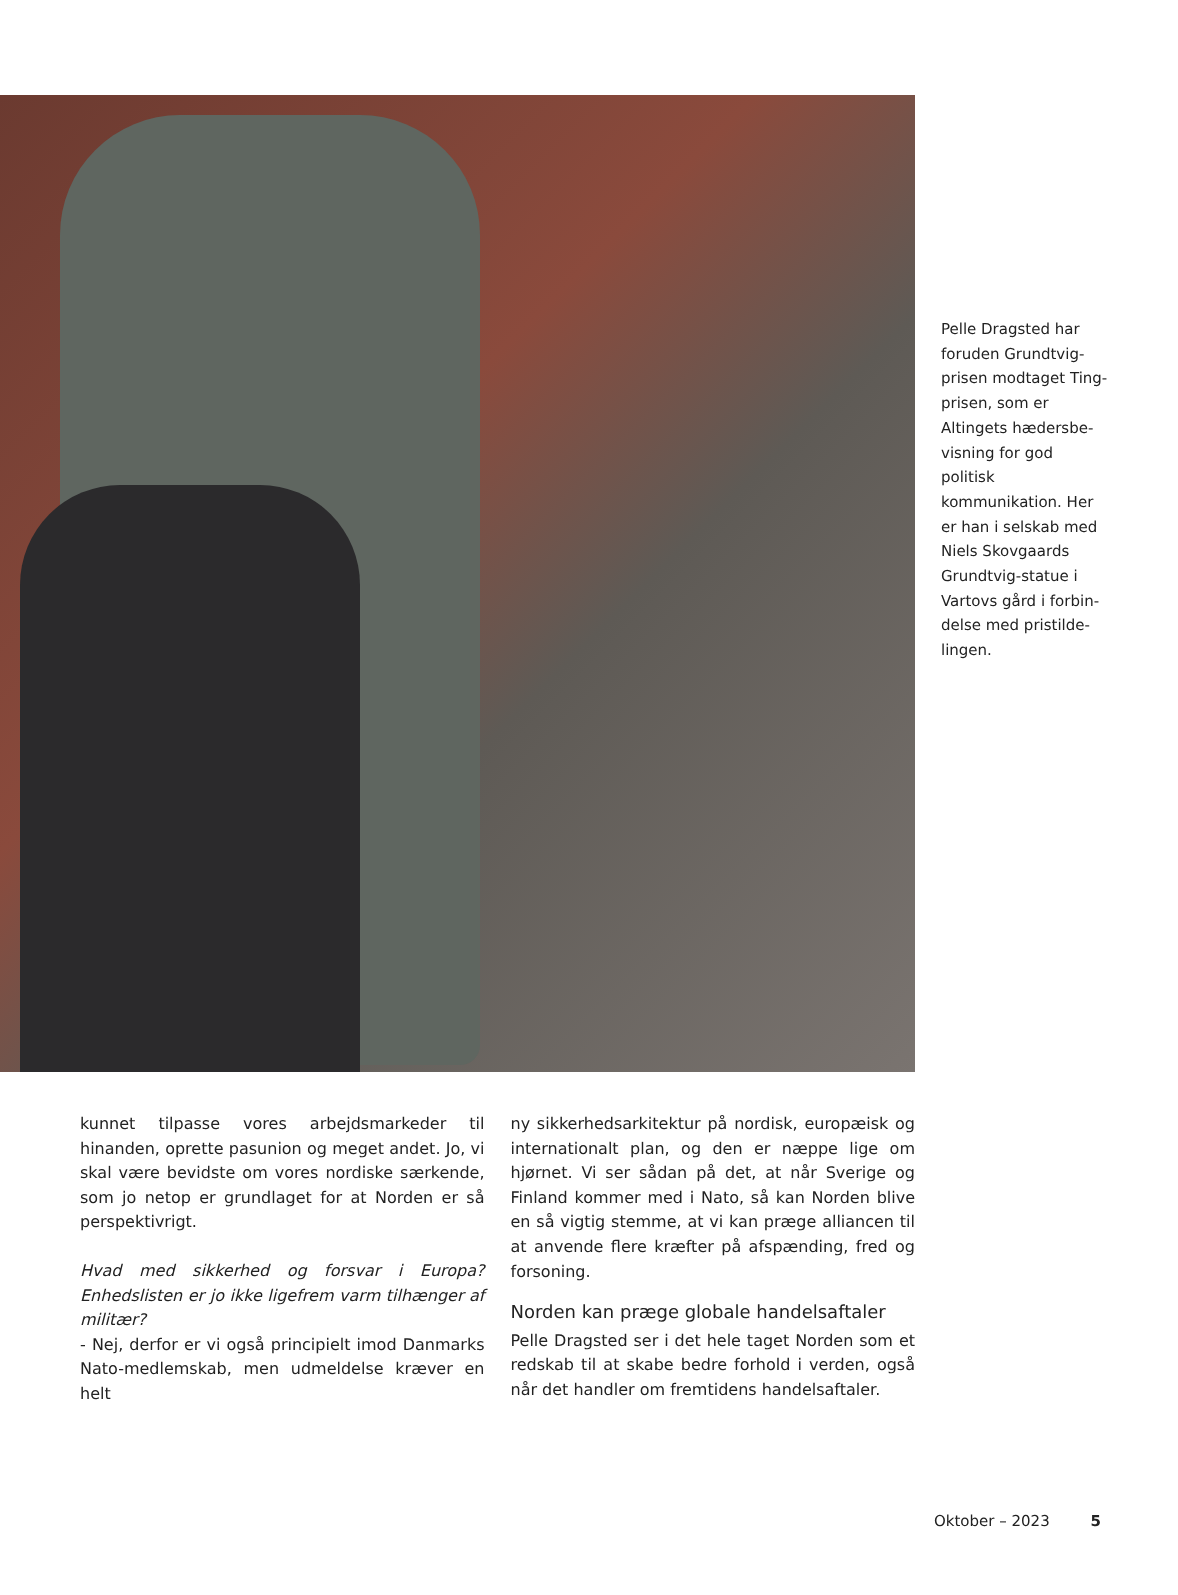Pelle Dragsted har foruden Grundtvig-prisen modtaget Ting-prisen, som er Altingets hædersbe-visning for god politisk kommunikation. Her er han i selskab med Niels Skovgaards Grundtvig-statue i Vartovs gård i forbin-delse med pristilde-lingen.
kunnet tilpasse vores arbejdsmarkeder til hinanden, oprette pasunion og meget andet. Jo, vi skal være bevidste om vores nordiske særkende, som jo netop er grundlaget for at Norden er så perspektivrigt.
Hvad med sikkerhed og forsvar i Europa? Enhedslisten er jo ikke ligefrem varm tilhænger af militær?
- Nej, derfor er vi også principielt imod Danmarks Nato-medlemskab, men udmeldelse kræver en helt
ny sikkerhedsarkitektur på nordisk, europæisk og internationalt plan, og den er næppe lige om hjørnet. Vi ser sådan på det, at når Sverige og Finland kommer med i Nato, så kan Norden blive en så vigtig stemme, at vi kan præge alliancen til at anvende flere kræfter på afspænding, fred og forsoning.
Norden kan præge globale handelsaftaler
Pelle Dragsted ser i det hele taget Norden som et redskab til at skabe bedre forhold i verden, også når det handler om fremtidens handelsaftaler.
Oktober – 2023 5